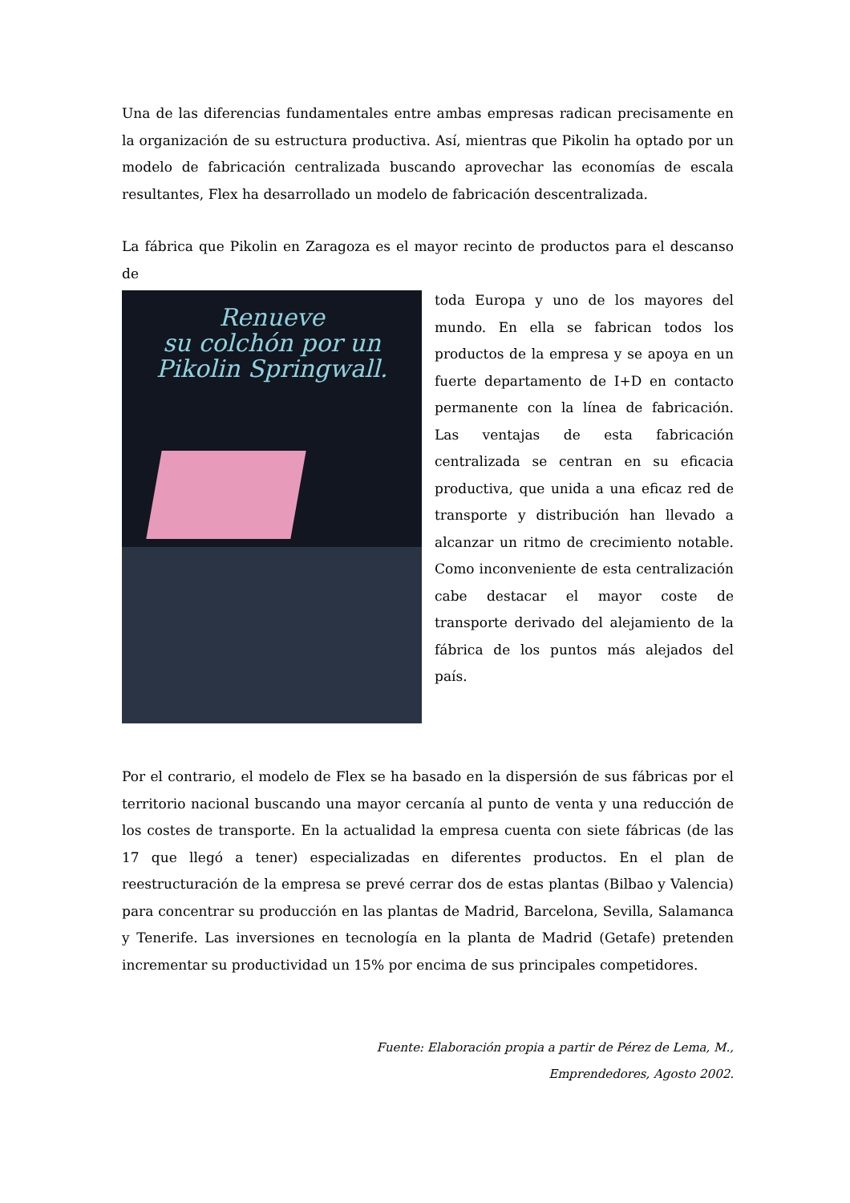Una de las diferencias fundamentales entre ambas empresas radican precisamente en la organización de su estructura productiva. Así, mientras que Pikolin ha optado por un modelo de fabricación centralizada buscando aprovechar las economías de escala resultantes, Flex ha desarrollado un modelo de fabricación descentralizada.
La fábrica que Pikolin en Zaragoza es el mayor recinto de productos para el descanso de
Renueve
su colchón por un
Pikolin Springwall.
toda Europa y uno de los mayores del mundo. En ella se fabrican todos los productos de la empresa y se apoya en un fuerte departamento de I+D en contacto permanente con la línea de fabricación. Las ventajas de esta fabricación centralizada se centran en su eficacia productiva, que unida a una eficaz red de transporte y distribución han llevado a alcanzar un ritmo de crecimiento notable. Como inconveniente de esta centralización cabe destacar el mayor coste de transporte derivado del alejamiento de la fábrica de los puntos más alejados del país.
Por el contrario, el modelo de Flex se ha basado en la dispersión de sus fábricas por el territorio nacional buscando una mayor cercanía al punto de venta y una reducción de los costes de transporte. En la actualidad la empresa cuenta con siete fábricas (de las 17 que llegó a tener) especializadas en diferentes productos. En el plan de reestructuración de la empresa se prevé cerrar dos de estas plantas (Bilbao y Valencia) para concentrar su producción en las plantas de Madrid, Barcelona, Sevilla, Salamanca y Tenerife. Las inversiones en tecnología en la planta de Madrid (Getafe) pretenden incrementar su productividad un 15% por encima de sus principales competidores.
Fuente: Elaboración propia a partir de Pérez de Lema, M.,
Emprendedores, Agosto 2002.